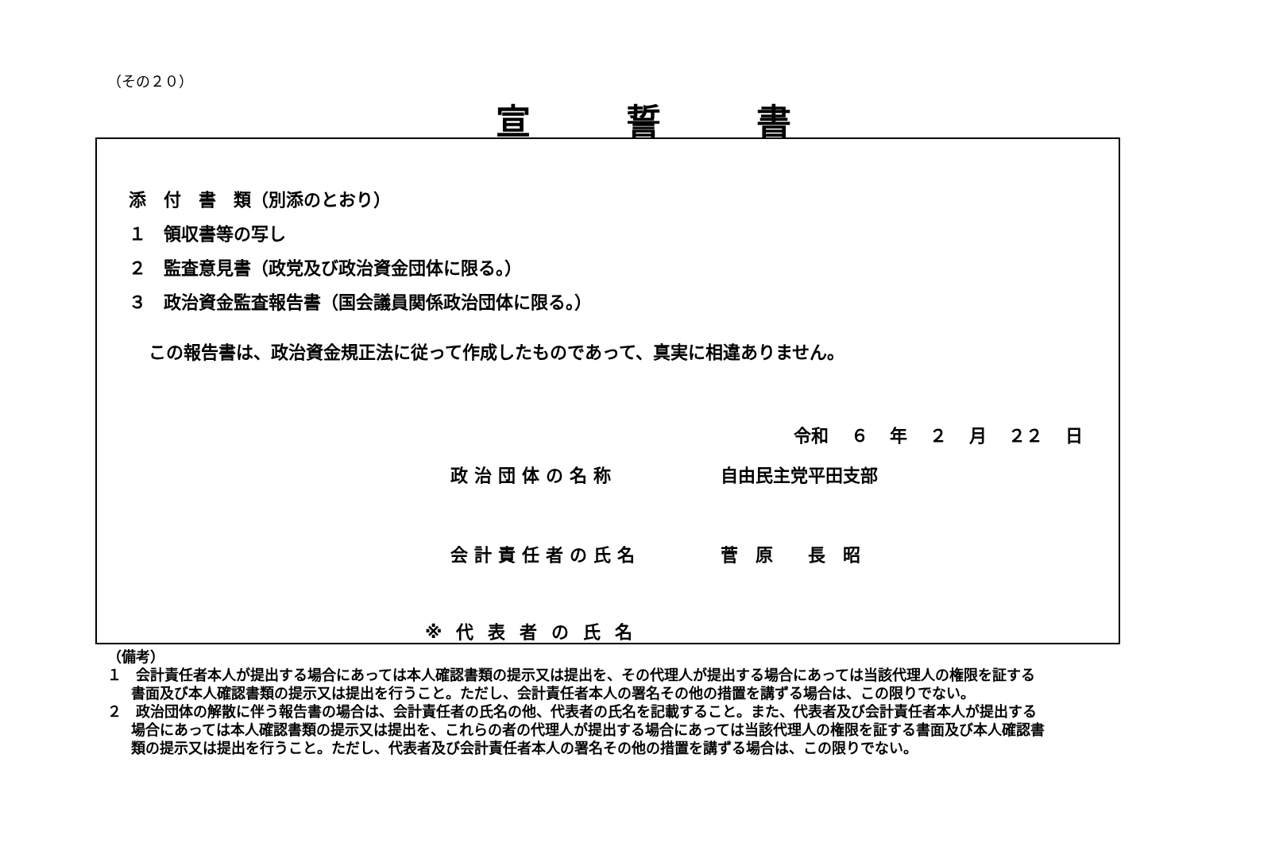（その２０）
宣誓書
添　付　書　類（別添のとおり）
１　領収書等の写し
２　監査意見書（政党及び政治資金団体に限る。）
３　政治資金監査報告書（国会議員関係政治団体に限る。）
この報告書は、政治資金規正法に従って作成したものであって、真実に相違ありません。
令和 ６ 年 ２ 月 ２２ 日
政治団体の名称 自由民主党平田支部
会計責任者の氏名 菅　原　　長　昭
※代表者の氏名
（備考）
１　会計責任者本人が提出する場合にあっては本人確認書類の提示又は提出を、その代理人が提出する場合にあっては当該代理人の権限を証する書面及び本人確認書類の提示又は提出を行うこと。ただし、会計責任者本人の署名その他の措置を講ずる場合は、この限りでない。
２　政治団体の解散に伴う報告書の場合は、会計責任者の氏名の他、代表者の氏名を記載すること。また、代表者及び会計責任者本人が提出する場合にあっては本人確認書類の提示又は提出を、これらの者の代理人が提出する場合にあっては当該代理人の権限を証する書面及び本人確認書類の提示又は提出を行うこと。ただし、代表者及び会計責任者本人の署名その他の措置を講ずる場合は、この限りでない。